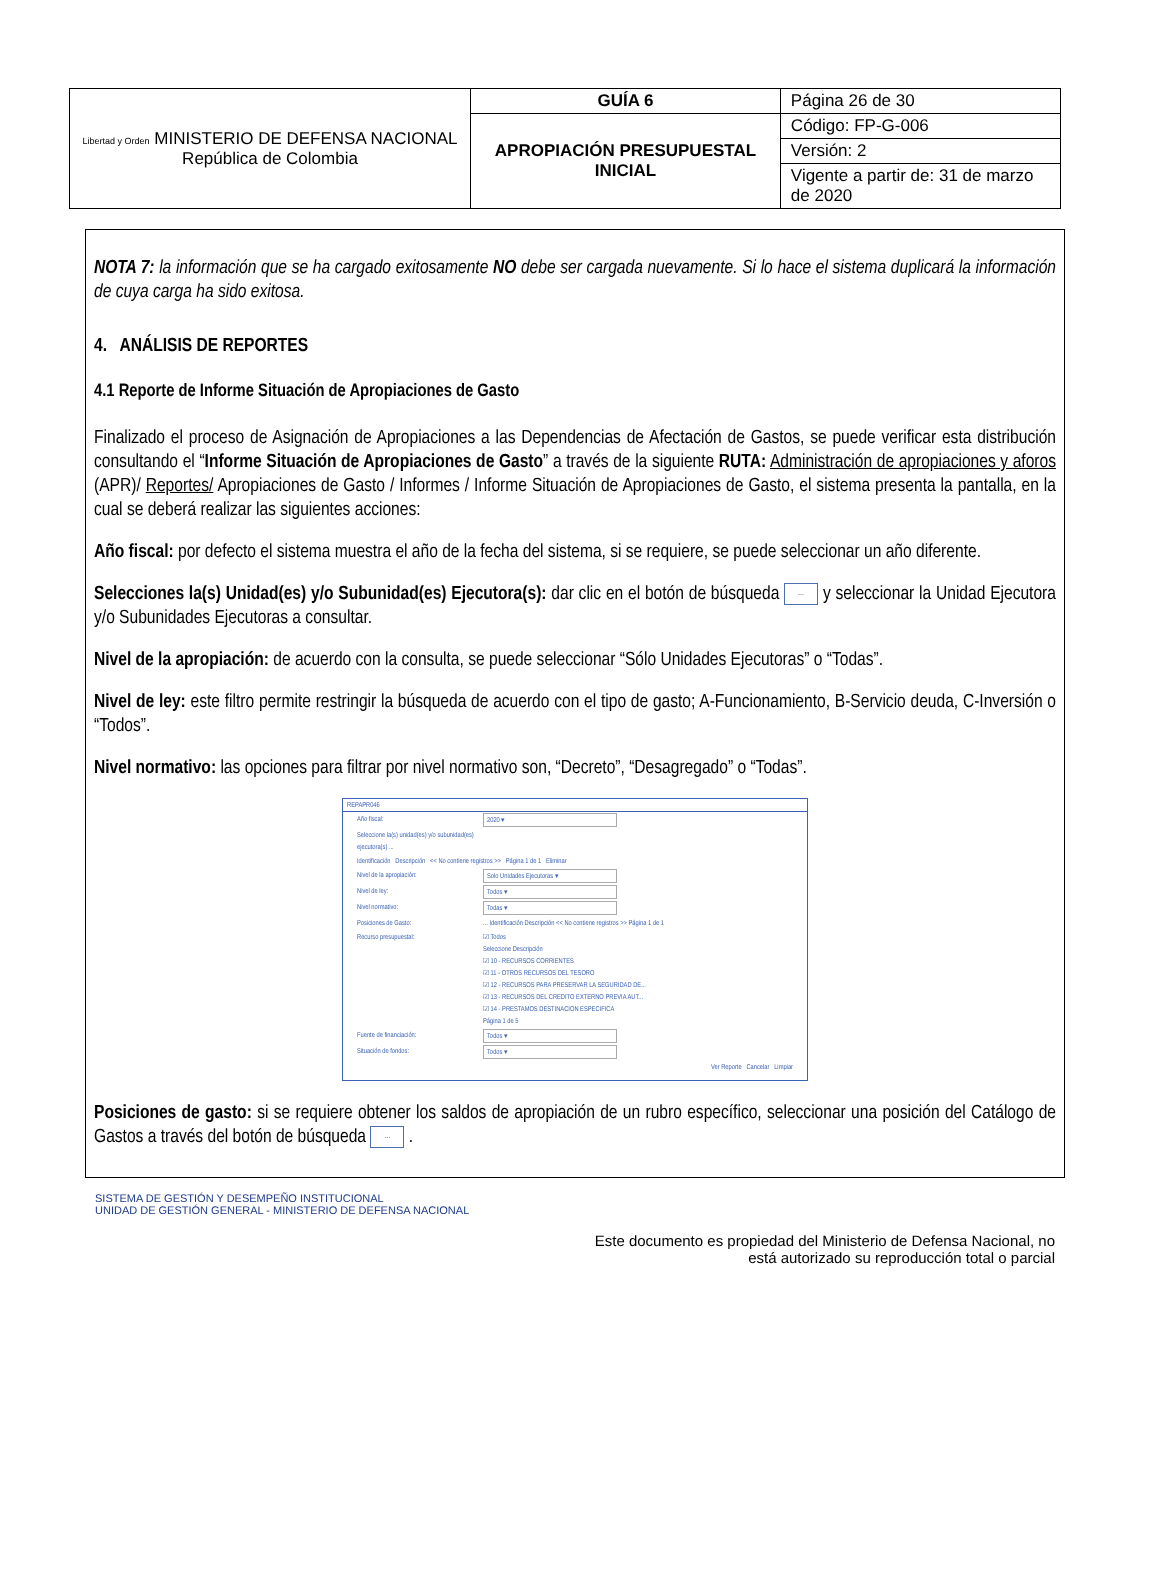| Libertad y Orden MINISTERIO DE DEFENSA NACIONAL República de Colombia | GUÍA 6 | Página 26 de 30 |
| | APROPIACIÓN PRESUPUESTAL INICIAL | Código: FP-G-006 |
| | | Versión: 2 |
| | | Vigente a partir de: 31 de marzo de 2020 |
NOTA 7: la información que se ha cargado exitosamente NO debe ser cargada nuevamente. Si lo hace el sistema duplicará la información de cuya carga ha sido exitosa.
4. ANÁLISIS DE REPORTES
4.1 Reporte de Informe Situación de Apropiaciones de Gasto
Finalizado el proceso de Asignación de Apropiaciones a las Dependencias de Afectación de Gastos, se puede verificar esta distribución consultando el “Informe Situación de Apropiaciones de Gasto” a través de la siguiente RUTA: Administración de apropiaciones y aforos (APR)/ Reportes/ Apropiaciones de Gasto / Informes / Informe Situación de Apropiaciones de Gasto, el sistema presenta la pantalla, en la cual se deberá realizar las siguientes acciones:
Año fiscal: por defecto el sistema muestra el año de la fecha del sistema, si se requiere, se puede seleccionar un año diferente.
Selecciones la(s) Unidad(es) y/o Subunidad(es) Ejecutora(s): dar clic en el botón de búsqueda ... y seleccionar la Unidad Ejecutora y/o Subunidades Ejecutoras a consultar.
Nivel de la apropiación: de acuerdo con la consulta, se puede seleccionar “Sólo Unidades Ejecutoras” o “Todas”.
Nivel de ley: este filtro permite restringir la búsqueda de acuerdo con el tipo de gasto; A-Funcionamiento, B-Servicio deuda, C-Inversión o “Todos”.
Nivel normativo: las opciones para filtrar por nivel normativo son, “Decreto”, “Desagregado” o “Todas”.
REPAPR046
Año fiscal: 2020 ▾
Seleccione la(s) unidad(es) y/o subunidad(es) ejecutora(s) ...
Identificación Descripción << No contiene registros >> Página 1 de 1 Eliminar
Nivel de la apropiación: Solo Unidades Ejecutoras ▾
Nivel de ley: Todos ▾
Nivel normativo: Todas ▾
Posiciones de Gasto:... Identificación Descripción << No contiene registros >> Página 1 de 1
Recurso presupuestal: ☑ Todos
Seleccione Descripción
☑ 10 - RECURSOS CORRIENTES
☑ 11 - OTROS RECURSOS DEL TESORO
☑ 12 - RECURSOS PARA PRESERVAR LA SEGURIDAD DE...
☑ 13 - RECURSOS DEL CREDITO EXTERNO PREVIA AUT...
☑ 14 - PRESTAMOS DESTINACION ESPECIFICA
Página 1 de 5
Fuente de financiación: Todos ▾
Situación de fondos: Todos ▾
Ver Reporte Cancelar Limpiar
Posiciones de gasto: si se requiere obtener los saldos de apropiación de un rubro específico, seleccionar una posición del Catálogo de Gastos a través del botón de búsqueda ... .
SISTEMA DE GESTIÓN Y DESEMPEÑO INSTITUCIONAL
UNIDAD DE GESTIÓN GENERAL - MINISTERIO DE DEFENSA NACIONAL
Este documento es propiedad del Ministerio de Defensa Nacional, no
está autorizado su reproducción total o parcial